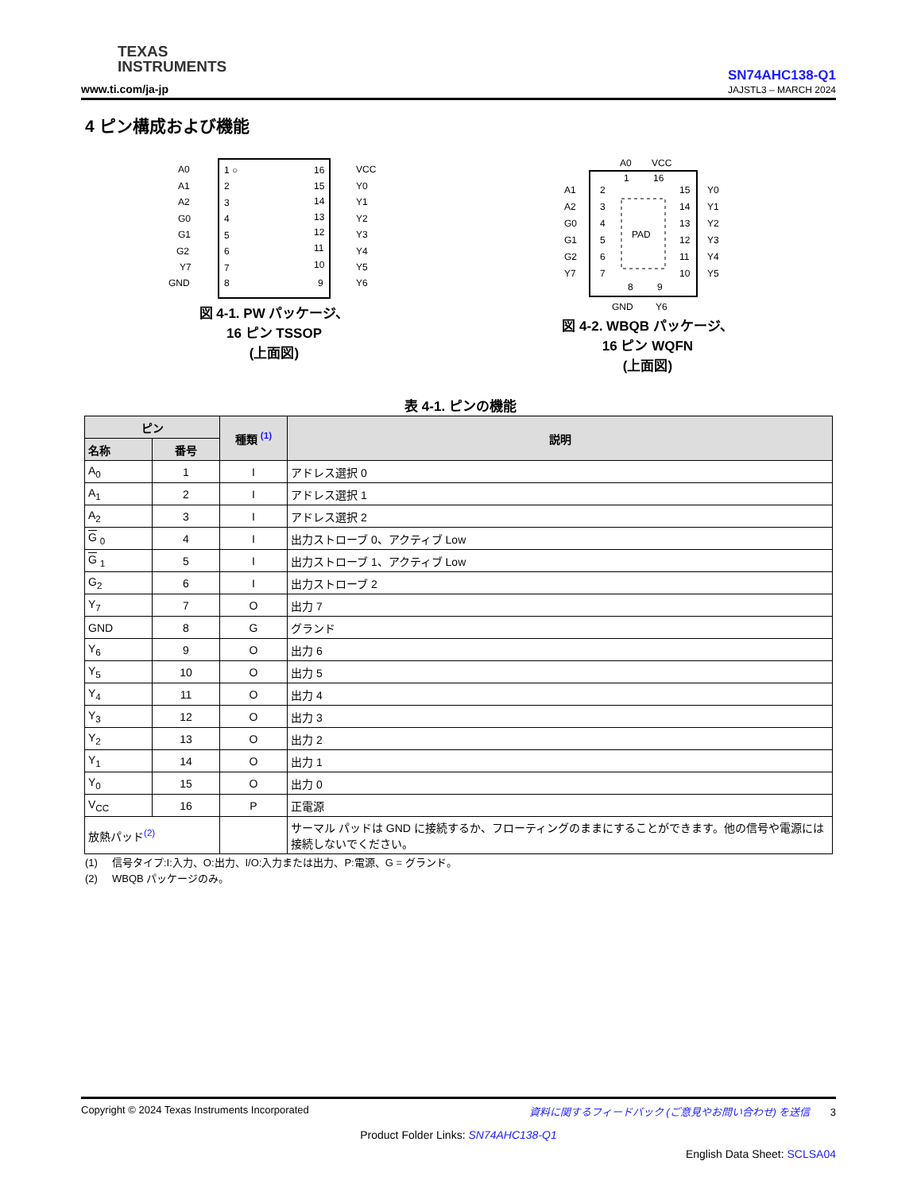TEXAS
INSTRUMENTS
www.ti.com/ja-jp
SN74AHC138-Q1
JAJSTL3 – MARCH 2024
4 ピン構成および機能
A0
A1
A2
G0
G1
G2
Y7
GND
1 ○
2
3
4
5
6
7
8
16
15
14
13
12
11
10
9
VCC
Y0
Y1
Y2
Y3
Y4
Y5
Y6
図 4-1. PW パッケージ、
16 ピン TSSOP
(上面図)
PAD
A0
VCC
1
16
A1
A2
G0
G1
G2
Y7
2
3
4
5
6
7
15
14
13
12
11
10
Y0
Y1
Y2
Y3
Y4
Y5
8
9
GND
Y6
図 4-2. WBQB パッケージ、
16 ピン WQFN
(上面図)
表 4-1. ピンの機能
| ピン | | 種類 <sup>(1)</sup> | 説明 |
| --- | --- | --- | --- |
| 名称 | 番号 | | |
| A<sub>0</sub> | 1 | I | アドレス選択 0 |
| A<sub>1</sub> | 2 | I | アドレス選択 1 |
| A<sub>2</sub> | 3 | I | アドレス選択 2 |
| G <sub>0</sub> | 4 | I | 出力ストローブ 0、アクティブ Low |
| G <sub>1</sub> | 5 | I | 出力ストローブ 1、アクティブ Low |
| G<sub>2</sub> | 6 | I | 出力ストローブ 2 |
| Y<sub>7</sub> | 7 | O | 出力 7 |
| GND | 8 | G | グランド |
| Y<sub>6</sub> | 9 | O | 出力 6 |
| Y<sub>5</sub> | 10 | O | 出力 5 |
| Y<sub>4</sub> | 11 | O | 出力 4 |
| Y<sub>3</sub> | 12 | O | 出力 3 |
| Y<sub>2</sub> | 13 | O | 出力 2 |
| Y<sub>1</sub> | 14 | O | 出力 1 |
| Y<sub>0</sub> | 15 | O | 出力 0 |
| V<sub>CC</sub> | 16 | P | 正電源 |
| 放熱パッド<sup>(2)</sup> | | | サーマル パッドは GND に接続するか、フローティングのままにすることができます。他の信号や電源には接続しないでください。 |
(1) 信号タイプ:I:入力、O:出力、I/O:入力または出力、P:電源、G = グランド。
(2) WBQB パッケージのみ。
Copyright © 2024 Texas Instruments Incorporated 資料に関するフィードバック (ご意見やお問い合わせ) を送信 3
Product Folder Links: SN74AHC138-Q1
English Data Sheet: SCLSA04